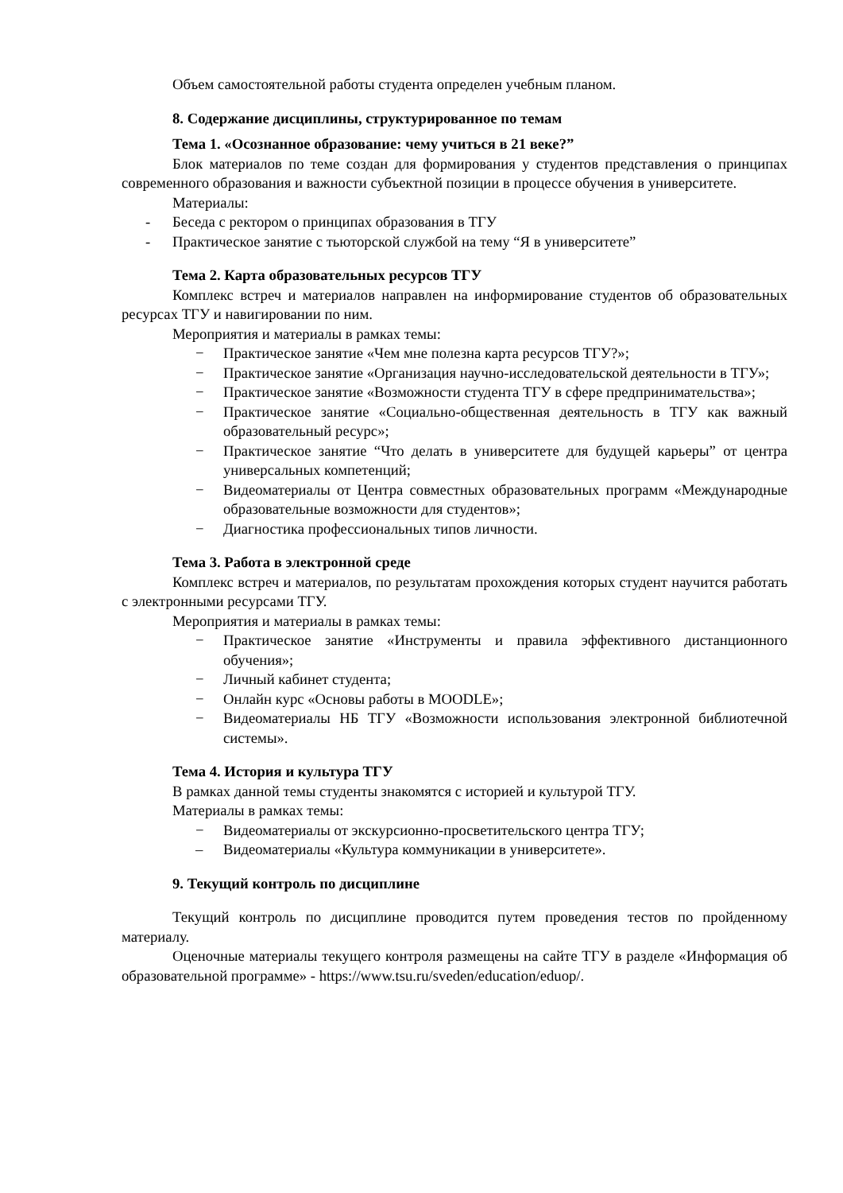Объем самостоятельной работы студента определен учебным планом.
8. Содержание дисциплины, структурированное по темам
Тема 1. «Осознанное образование: чему учиться в 21 веке?”
Блок материалов по теме создан для формирования у студентов представления о принципах современного образования и важности субъектной позиции в процессе обучения в университете.
Материалы:
- Беседа с ректором о принципах образования в ТГУ
- Практическое занятие с тьюторской службой на тему “Я в университете”
Тема 2. Карта образовательных ресурсов ТГУ
Комплекс встреч и материалов направлен на информирование студентов об образовательных ресурсах ТГУ и навигировании по ним.
Мероприятия и материалы в рамках темы:
− Практическое занятие «Чем мне полезна карта ресурсов ТГУ?»;
− Практическое занятие «Организация научно-исследовательской деятельности в ТГУ»;
− Практическое занятие «Возможности студента ТГУ в сфере предпринимательства»;
− Практическое занятие «Социально-общественная деятельность в ТГУ как важный образовательный ресурс»;
− Практическое занятие “Что делать в университете для будущей карьеры” от центра универсальных компетенций;
− Видеоматериалы от Центра совместных образовательных программ «Международные образовательные возможности для студентов»;
− Диагностика профессиональных типов личности.
Тема 3. Работа в электронной среде
Комплекс встреч и материалов, по результатам прохождения которых студент научится работать с электронными ресурсами ТГУ.
Мероприятия и материалы в рамках темы:
− Практическое занятие «Инструменты и правила эффективного дистанционного обучения»;
− Личный кабинет студента;
− Онлайн курс «Основы работы в MOODLE»;
− Видеоматериалы НБ ТГУ «Возможности использования электронной библиотечной системы».
Тема 4. История и культура ТГУ
В рамках данной темы студенты знакомятся с историей и культурой ТГУ.
Материалы в рамках темы:
− Видеоматериалы от экскурсионно-просветительского центра ТГУ;
– Видеоматериалы «Культура коммуникации в университете».
9. Текущий контроль по дисциплине
Текущий контроль по дисциплине проводится путем проведения тестов по пройденному материалу.
Оценочные материалы текущего контроля размещены на сайте ТГУ в разделе «Информация об образовательной программе» - https://www.tsu.ru/sveden/education/eduop/.